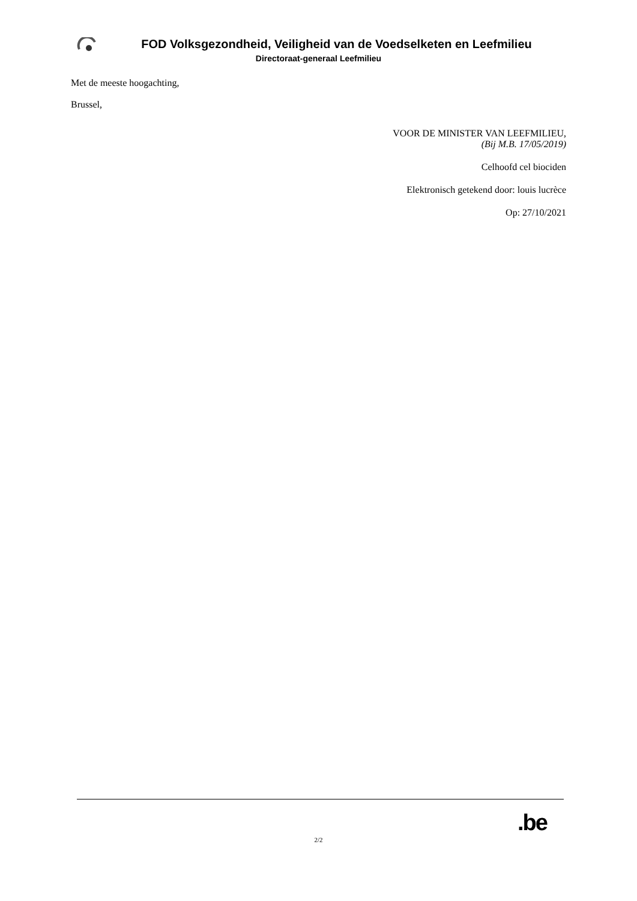FOD Volksgezondheid, Veiligheid van de Voedselketen en Leefmilieu
Directoraat-generaal Leefmilieu
Met de meeste hoogachting,
Brussel,
VOOR DE MINISTER VAN LEEFMILIEU,
(Bij M.B. 17/05/2019)
Celhoofd cel biociden
Elektronisch getekend door: louis lucrèce
Op: 27/10/2021
.be
2/2